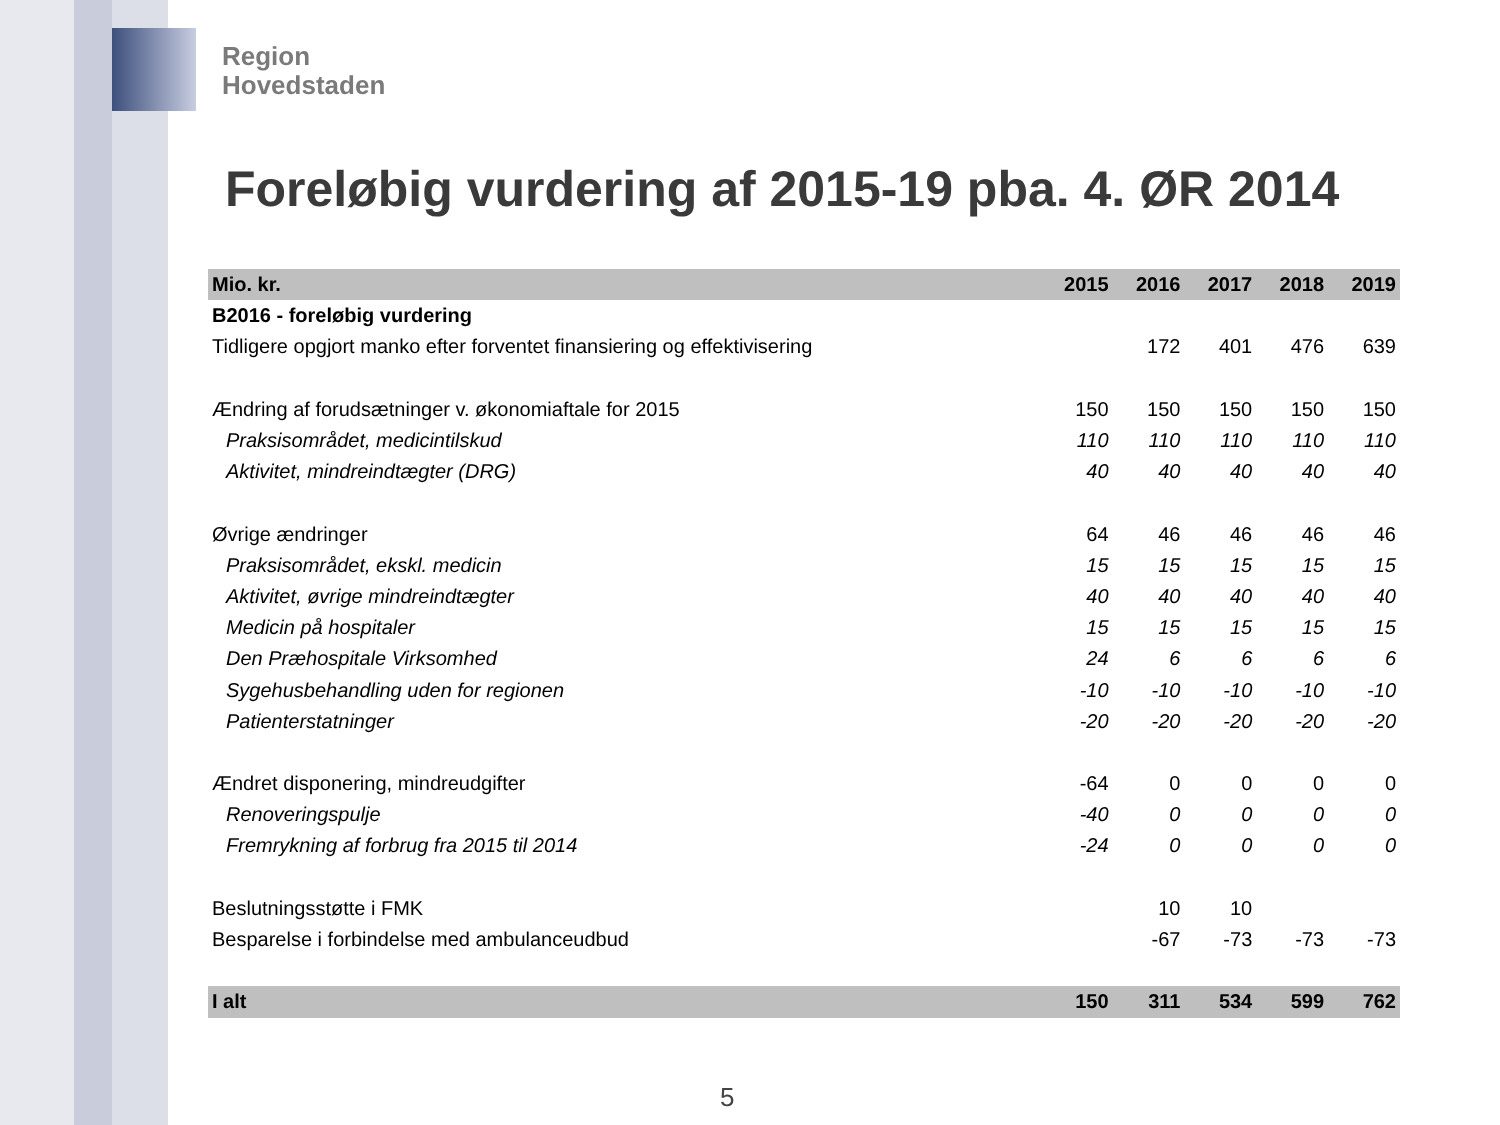Region
Hovedstaden
Foreløbig vurdering af 2015-19 pba. 4. ØR 2014
| Mio. kr. | 2015 | 2016 | 2017 | 2018 | 2019 |
| --- | --- | --- | --- | --- | --- |
| B2016 - foreløbig vurdering | | | | | |
| Tidligere opgjort manko efter forventet finansiering og effektivisering | | 172 | 401 | 476 | 639 |
| Ændring af forudsætninger v. økonomiaftale for 2015 | 150 | 150 | 150 | 150 | 150 |
| Praksisområdet, medicintilskud | 110 | 110 | 110 | 110 | 110 |
| Aktivitet, mindreindtægter (DRG) | 40 | 40 | 40 | 40 | 40 |
| Øvrige ændringer | 64 | 46 | 46 | 46 | 46 |
| Praksisområdet, ekskl. medicin | 15 | 15 | 15 | 15 | 15 |
| Aktivitet, øvrige mindreindtægter | 40 | 40 | 40 | 40 | 40 |
| Medicin på hospitaler | 15 | 15 | 15 | 15 | 15 |
| Den Præhospitale Virksomhed | 24 | 6 | 6 | 6 | 6 |
| Sygehusbehandling uden for regionen | -10 | -10 | -10 | -10 | -10 |
| Patienterstatninger | -20 | -20 | -20 | -20 | -20 |
| Ændret disponering, mindreudgifter | -64 | 0 | 0 | 0 | 0 |
| Renoveringspulje | -40 | 0 | 0 | 0 | 0 |
| Fremrykning af forbrug fra 2015 til 2014 | -24 | 0 | 0 | 0 | 0 |
| Beslutningsstøtte i FMK | | 10 | 10 | | |
| Besparelse i forbindelse med ambulanceudbud | | -67 | -73 | -73 | -73 |
| I alt | 150 | 311 | 534 | 599 | 762 |
5